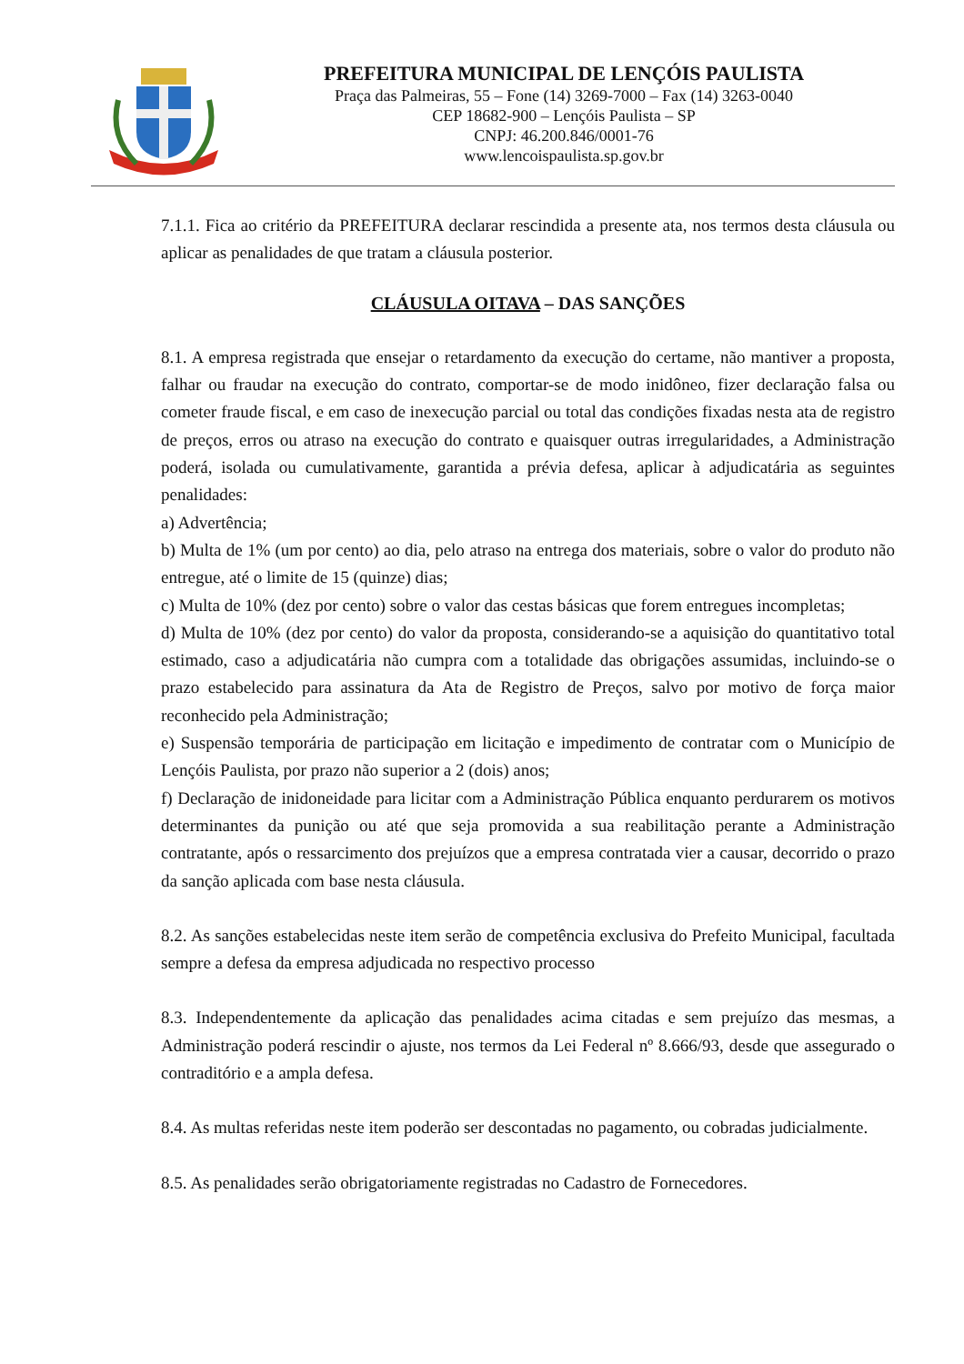PREFEITURA MUNICIPAL DE LENÇÓIS PAULISTA
Praça das Palmeiras, 55 – Fone (14) 3269-7000 – Fax (14) 3263-0040
CEP 18682-900 – Lençóis Paulista – SP
CNPJ: 46.200.846/0001-76
www.lencoispaulista.sp.gov.br
7.1.1. Fica ao critério da PREFEITURA declarar rescindida a presente ata, nos termos desta cláusula ou aplicar as penalidades de que tratam a cláusula posterior.
CLÁUSULA OITAVA – DAS SANÇÕES
8.1. A empresa registrada que ensejar o retardamento da execução do certame, não mantiver a proposta, falhar ou fraudar na execução do contrato, comportar-se de modo inidôneo, fizer declaração falsa ou cometer fraude fiscal, e em caso de inexecução parcial ou total das condições fixadas nesta ata de registro de preços, erros ou atraso na execução do contrato e quaisquer outras irregularidades, a Administração poderá, isolada ou cumulativamente, garantida a prévia defesa, aplicar à adjudicatária as seguintes penalidades:
a) Advertência;
b) Multa de 1% (um por cento) ao dia, pelo atraso na entrega dos materiais, sobre o valor do produto não entregue, até o limite de 15 (quinze) dias;
c) Multa de 10% (dez por cento) sobre o valor das cestas básicas que forem entregues incompletas;
d) Multa de 10% (dez por cento) do valor da proposta, considerando-se a aquisição do quantitativo total estimado, caso a adjudicatária não cumpra com a totalidade das obrigações assumidas, incluindo-se o prazo estabelecido para assinatura da Ata de Registro de Preços, salvo por motivo de força maior reconhecido pela Administração;
e) Suspensão temporária de participação em licitação e impedimento de contratar com o Município de Lençóis Paulista, por prazo não superior a 2 (dois) anos;
f) Declaração de inidoneidade para licitar com a Administração Pública enquanto perdurarem os motivos determinantes da punição ou até que seja promovida a sua reabilitação perante a Administração contratante, após o ressarcimento dos prejuízos que a empresa contratada vier a causar, decorrido o prazo da sanção aplicada com base nesta cláusula.
8.2. As sanções estabelecidas neste item serão de competência exclusiva do Prefeito Municipal, facultada sempre a defesa da empresa adjudicada no respectivo processo
8.3. Independentemente da aplicação das penalidades acima citadas e sem prejuízo das mesmas, a Administração poderá rescindir o ajuste, nos termos da Lei Federal nº 8.666/93, desde que assegurado o contraditório e a ampla defesa.
8.4. As multas referidas neste item poderão ser descontadas no pagamento, ou cobradas judicialmente.
8.5. As penalidades serão obrigatoriamente registradas no Cadastro de Fornecedores.